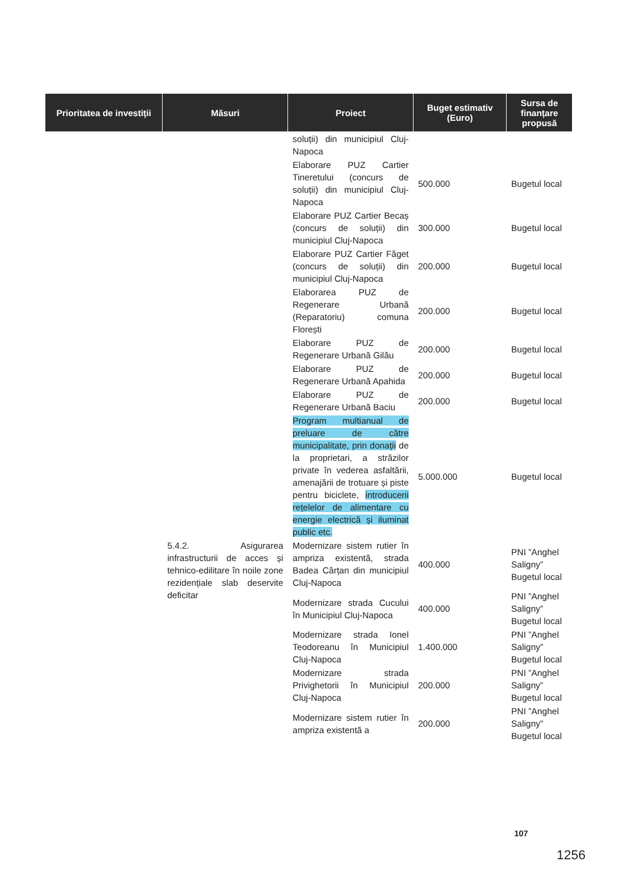| Prioritatea de investiții | Măsuri | Proiect | Buget estimativ (Euro) | Sursa de finanțare propusă |
| --- | --- | --- | --- | --- |
| | | soluții) din municipiul Cluj-Napoca | | |
| | | Elaborare PUZ Cartier Tineretului (concurs de soluții) din municipiul Cluj-Napoca | 500.000 | Bugetul local |
| | | Elaborare PUZ Cartier Becaș (concurs de soluții) din municipiul Cluj-Napoca | 300.000 | Bugetul local |
| | | Elaborare PUZ Cartier Făget (concurs de soluții) din municipiul Cluj-Napoca | 200.000 | Bugetul local |
| | | Elaborarea PUZ de Regenerare Urbană (Reparatoriu) comuna Florești | 200.000 | Bugetul local |
| | | Elaborare PUZ de Regenerare Urbană Gilău | 200.000 | Bugetul local |
| | | Elaborare PUZ de Regenerare Urbană Apahida | 200.000 | Bugetul local |
| | | Elaborare PUZ de Regenerare Urbană Baciu | 200.000 | Bugetul local |
| | | Program multianual de preluare de către municipalitate, prin donații de la proprietari, a străzilor private în vederea asfaltării, amenajării de trotuare și piste pentru biciclete, introducerii rețelelor de alimentare cu energie electrică și iluminat public etc. | 5.000.000 | Bugetul local |
| | 5.4.2. Asigurarea infrastructurii de acces și tehnico-edilitare în noile zone rezidențiale slab deservite deficitar | Modernizare sistem rutier în ampriza existentă, strada Badea Cârțan din municipiul Cluj-Napoca | 400.000 | PNI ”Anghel Saligny” Bugetul local |
| | | Modernizare strada Cucului în Municipiul Cluj-Napoca | 400.000 | PNI ”Anghel Saligny” Bugetul local |
| | | Modernizare strada Ionel Teodoreanu în Municipiul Cluj-Napoca | 1.400.000 | PNI ”Anghel Saligny” Bugetul local |
| | | Modernizare strada Privighetorii în Municipiul Cluj-Napoca | 200.000 | PNI ”Anghel Saligny” Bugetul local |
| | | Modernizare sistem rutier în ampriza existentă a | 200.000 | PNI ”Anghel Saligny” Bugetul local |
107
1256